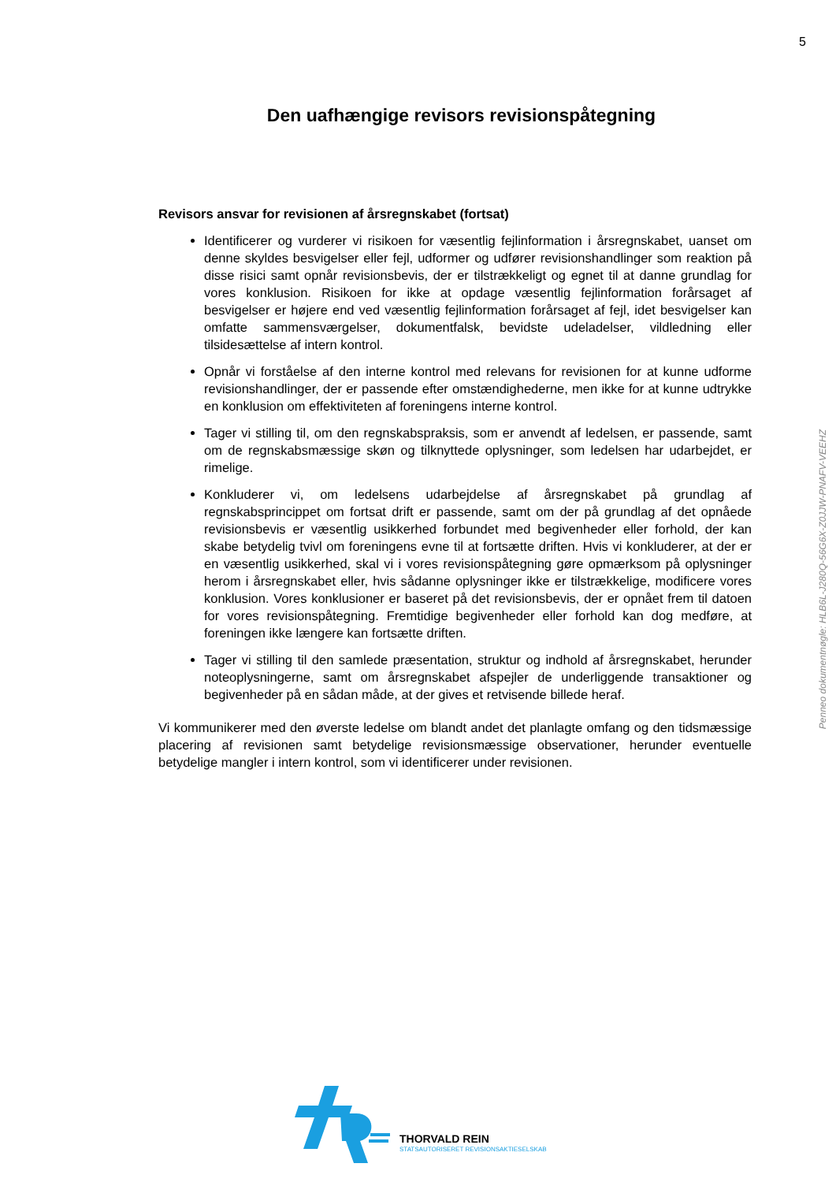5
Den uafhængige revisors revisionspåtegning
Revisors ansvar for revisionen af årsregnskabet (fortsat)
Identificerer og vurderer vi risikoen for væsentlig fejlinformation i årsregnskabet, uanset om denne skyldes besvigelser eller fejl, udformer og udfører revisionshandlinger som reaktion på disse risici samt opnår revisionsbevis, der er tilstrækkeligt og egnet til at danne grundlag for vores konklusion. Risikoen for ikke at opdage væsentlig fejlinformation forårsaget af besvigelser er højere end ved væsentlig fejlinformation forårsaget af fejl, idet besvigelser kan omfatte sammensværgelser, dokumentfalsk, bevidste udeladelser, vildledning eller tilsidesættelse af intern kontrol.
Opnår vi forståelse af den interne kontrol med relevans for revisionen for at kunne udforme revisionshandlinger, der er passende efter omstændighederne, men ikke for at kunne udtrykke en konklusion om effektiviteten af foreningens interne kontrol.
Tager vi stilling til, om den regnskabspraksis, som er anvendt af ledelsen, er passende, samt om de regnskabsmæssige skøn og tilknyttede oplysninger, som ledelsen har udarbejdet, er rimelige.
Konkluderer vi, om ledelsens udarbejdelse af årsregnskabet på grundlag af regnskabsprincippet om fortsat drift er passende, samt om der på grundlag af det opnåede revisionsbevis er væsentlig usikkerhed forbundet med begivenheder eller forhold, der kan skabe betydelig tvivl om foreningens evne til at fortsætte driften. Hvis vi konkluderer, at der er en væsentlig usikkerhed, skal vi i vores revisionspåtegning gøre opmærksom på oplysninger herom i årsregnskabet eller, hvis sådanne oplysninger ikke er tilstrækkelige, modificere vores konklusion. Vores konklusioner er baseret på det revisionsbevis, der er opnået frem til datoen for vores revisionspåtegning. Fremtidige begivenheder eller forhold kan dog medføre, at foreningen ikke længere kan fortsætte driften.
Tager vi stilling til den samlede præsentation, struktur og indhold af årsregnskabet, herunder noteoplysningerne, samt om årsregnskabet afspejler de underliggende transaktioner og begivenheder på en sådan måde, at der gives et retvisende billede heraf.
Vi kommunikerer med den øverste ledelse om blandt andet det planlagte omfang og den tidsmæssige placering af revisionen samt betydelige revisionsmæssige observationer, herunder eventuelle betydelige mangler i intern kontrol, som vi identificerer under revisionen.
Penneo dokumentnøgle: HLB6L-J280Q-56G6X-Z0JJW-PNAFV-VEEHZ
THORVALD REIN
STATSAUTORISERET REVISIONSAKTIESELSKAB